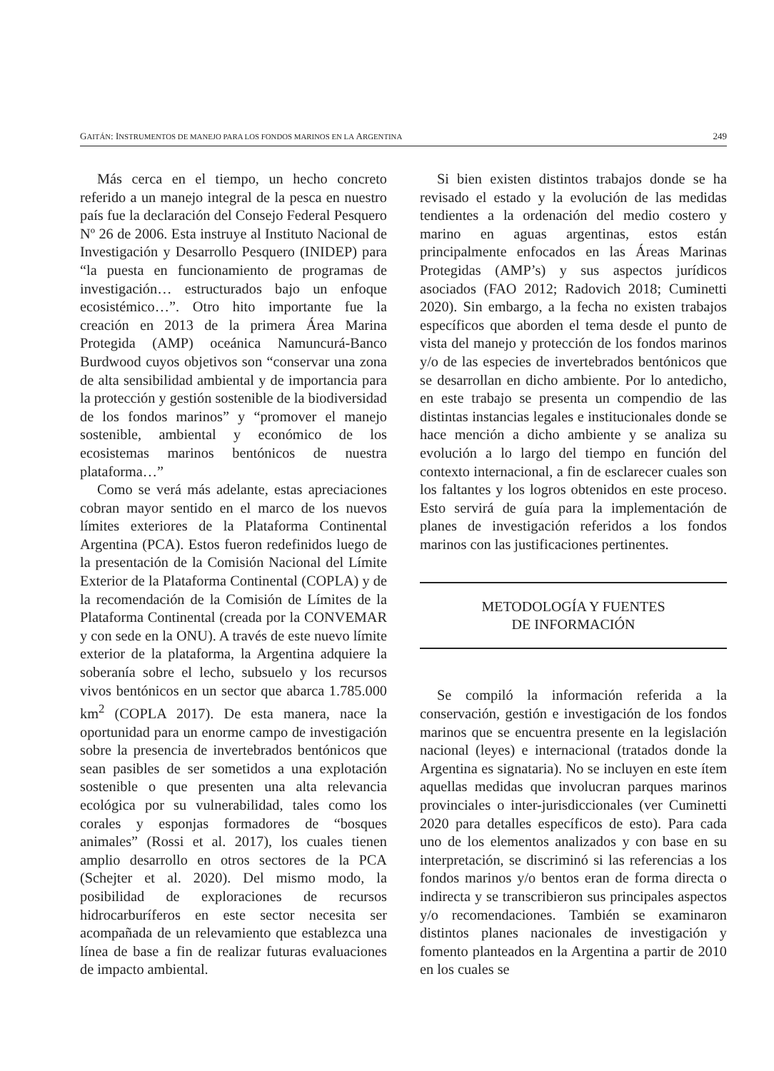GAITÁN: INSTRUMENTOS DE MANEJO PARA LOS FONDOS MARINOS EN LA ARGENTINA 249
Más cerca en el tiempo, un hecho concreto referido a un manejo integral de la pesca en nuestro país fue la declaración del Consejo Federal Pesquero Nº 26 de 2006. Esta instruye al Instituto Nacional de Investigación y Desarrollo Pesquero (INIDEP) para “la puesta en funcionamiento de programas de investigación… estructurados bajo un enfoque ecosistémico…”. Otro hito importante fue la creación en 2013 de la primera Área Marina Protegida (AMP) oceánica Namuncurá-Banco Burdwood cuyos objetivos son “conservar una zona de alta sensibilidad ambiental y de importancia para la protección y gestión sostenible de la biodiversidad de los fondos marinos” y “promover el manejo sostenible, ambiental y económico de los ecosistemas marinos bentónicos de nuestra plataforma…”
Como se verá más adelante, estas apreciaciones cobran mayor sentido en el marco de los nuevos límites exteriores de la Plataforma Continental Argentina (PCA). Estos fueron redefinidos luego de la presentación de la Comisión Nacional del Límite Exterior de la Plataforma Continental (COPLA) y de la recomendación de la Comisión de Límites de la Plataforma Continental (creada por la CONVEMAR y con sede en la ONU). A través de este nuevo límite exterior de la plataforma, la Argentina adquiere la soberanía sobre el lecho, subsuelo y los recursos vivos bentónicos en un sector que abarca 1.785.000 km<sup>2</sup> (COPLA 2017). De esta manera, nace la oportunidad para un enorme campo de investigación sobre la presencia de invertebrados bentónicos que sean pasibles de ser sometidos a una explotación sostenible o que presenten una alta relevancia ecológica por su vulnerabilidad, tales como los corales y esponjas formadores de “bosques animales” (Rossi et al. 2017), los cuales tienen amplio desarrollo en otros sectores de la PCA (Schejter et al. 2020). Del mismo modo, la posibilidad de exploraciones de recursos hidrocarburíferos en este sector necesita ser acompañada de un relevamiento que establezca una línea de base a fin de realizar futuras evaluaciones de impacto ambiental.
Si bien existen distintos trabajos donde se ha revisado el estado y la evolución de las medidas tendientes a la ordenación del medio costero y marino en aguas argentinas, estos están principalmente enfocados en las Áreas Marinas Protegidas (AMP’s) y sus aspectos jurídicos asociados (FAO 2012; Radovich 2018; Cuminetti 2020). Sin embargo, a la fecha no existen trabajos específicos que aborden el tema desde el punto de vista del manejo y protección de los fondos marinos y/o de las especies de invertebrados bentónicos que se desarrollan en dicho ambiente. Por lo antedicho, en este trabajo se presenta un compendio de las distintas instancias legales e institucionales donde se hace mención a dicho ambiente y se analiza su evolución a lo largo del tiempo en función del contexto internacional, a fin de esclarecer cuales son los faltantes y los logros obtenidos en este proceso. Esto servirá de guía para la implementación de planes de investigación referidos a los fondos marinos con las justificaciones pertinentes.
METODOLOGÍA Y FUENTES
DE INFORMACIÓN
Se compiló la información referida a la conservación, gestión e investigación de los fondos marinos que se encuentra presente en la legislación nacional (leyes) e internacional (tratados donde la Argentina es signataria). No se incluyen en este ítem aquellas medidas que involucran parques marinos provinciales o inter-jurisdiccionales (ver Cuminetti 2020 para detalles específicos de esto). Para cada uno de los elementos analizados y con base en su interpretación, se discriminó si las referencias a los fondos marinos y/o bentos eran de forma directa o indirecta y se transcribieron sus principales aspectos y/o recomendaciones. También se examinaron distintos planes nacionales de investigación y fomento planteados en la Argentina a partir de 2010 en los cuales se